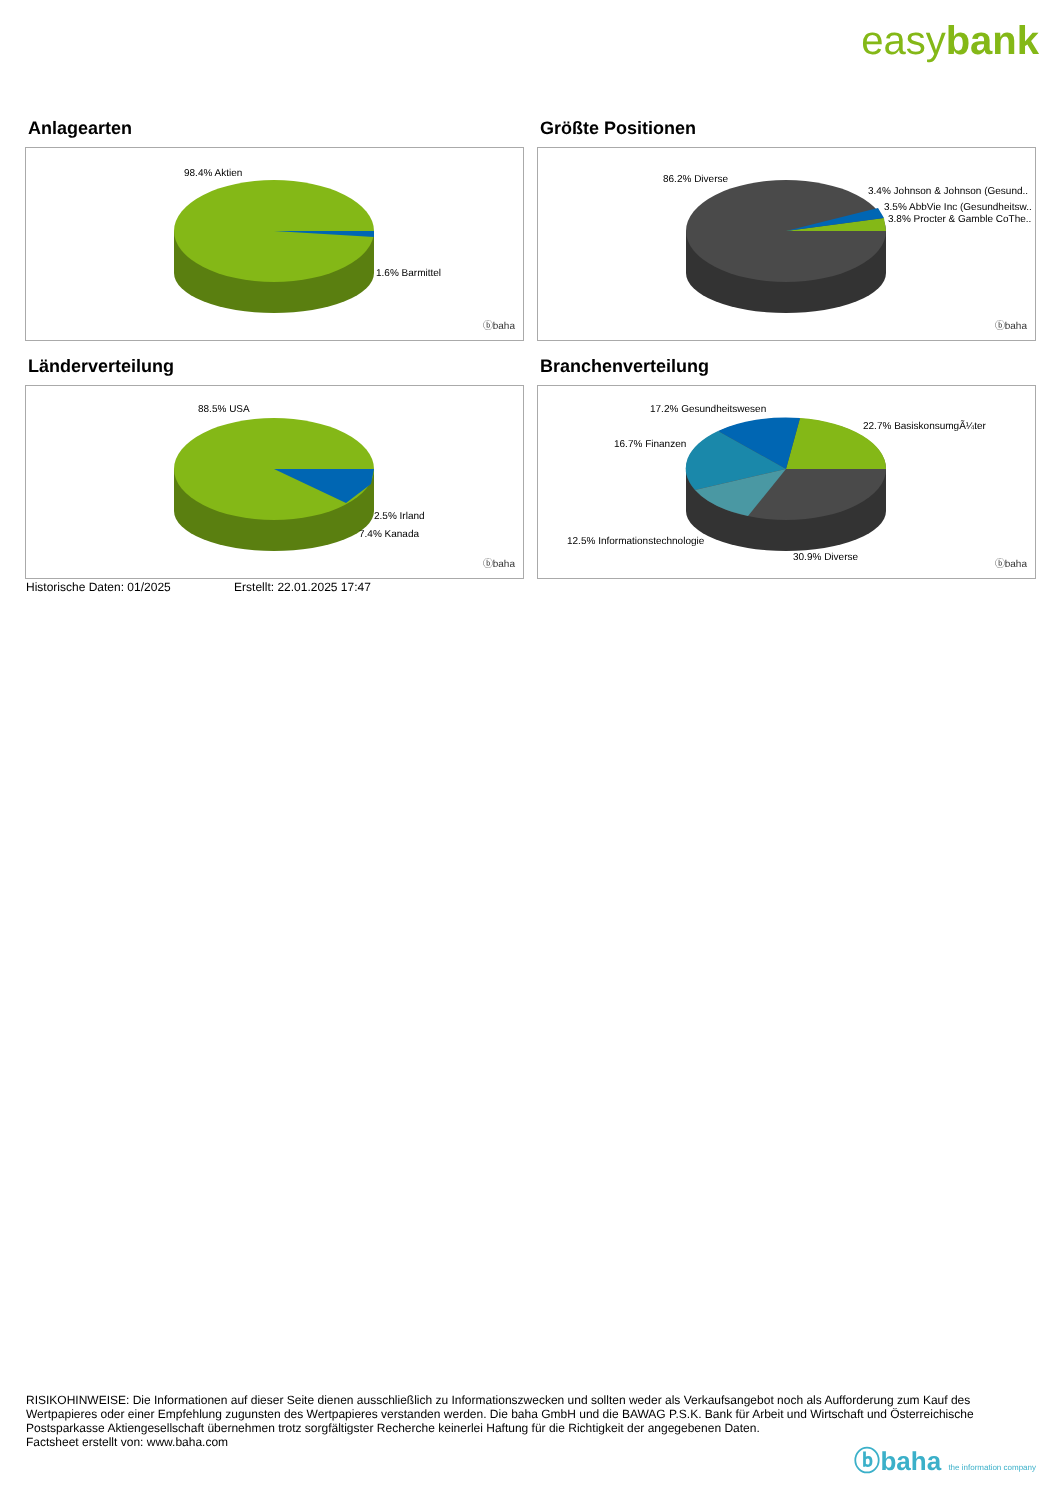easybank
Anlagearten
98.4% Aktien
1.6% Barmittel
ⓑbaha
Größte Positionen
86.2% Diverse
3.4% Johnson & Johnson (Gesund..
3.5% AbbVie Inc (Gesundheitsw..
3.8% Procter & Gamble CoThe..
ⓑbaha
Länderverteilung
88.5% USA
2.5% Irland
7.4% Kanada
ⓑbaha
Branchenverteilung
17.2% Gesundheitswesen
22.7% BasiskonsumgÃ¼ter
16.7% Finanzen
12.5% Informationstechnologie
30.9% Diverse
ⓑbaha
Historische Daten: 01/2025 Erstellt: 22.01.2025 17:47
RISIKOHINWEISE: Die Informationen auf dieser Seite dienen ausschließlich zu Informationszwecken und sollten weder als Verkaufsangebot noch als Aufforderung zum Kauf des Wertpapieres oder einer Empfehlung zugunsten des Wertpapieres verstanden werden. Die baha GmbH und die BAWAG P.S.K. Bank für Arbeit und Wirtschaft und Österreichische Postsparkasse Aktiengesellschaft übernehmen trotz sorgfältigster Recherche keinerlei Haftung für die Richtigkeit der angegebenen Daten.
Factsheet erstellt von: www.baha.com
ⓑbaha the information company